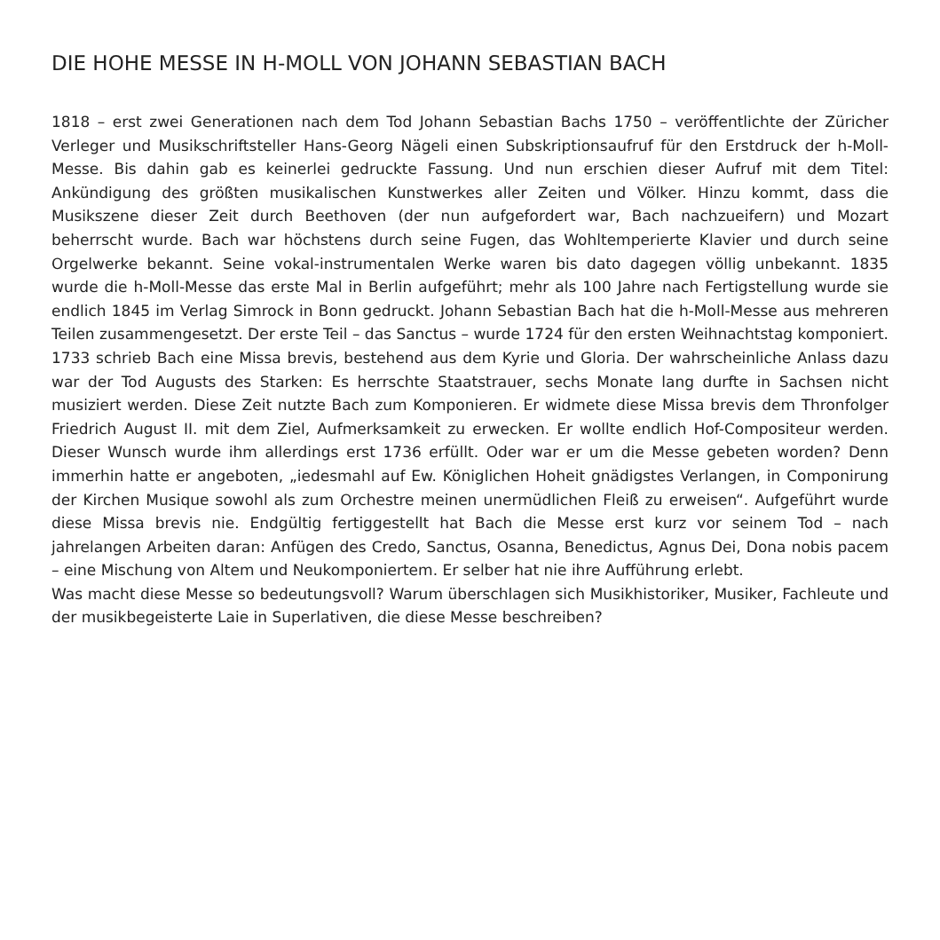DIE HOHE MESSE IN H-MOLL VON JOHANN SEBASTIAN BACH
1818 – erst zwei Generationen nach dem Tod Johann Sebastian Bachs 1750 – veröffentlichte der Züricher Verleger und Musikschriftsteller Hans-Georg Nägeli einen Subskriptionsaufruf für den Erstdruck der h-Moll-Messe. Bis dahin gab es keinerlei gedruckte Fassung. Und nun erschien dieser Aufruf mit dem Titel: Ankündigung des größten musikalischen Kunstwerkes aller Zeiten und Völker. Hinzu kommt, dass die Musikszene dieser Zeit durch Beethoven (der nun aufgefordert war, Bach nachzueifern) und Mozart beherrscht wurde. Bach war höchstens durch seine Fugen, das Wohltemperierte Klavier und durch seine Orgelwerke bekannt. Seine vokal-instrumentalen Werke waren bis dato dagegen völlig unbekannt. 1835 wurde die h-Moll-Messe das erste Mal in Berlin aufgeführt; mehr als 100 Jahre nach Fertigstellung wurde sie endlich 1845 im Verlag Simrock in Bonn gedruckt. Johann Sebastian Bach hat die h-Moll-Messe aus mehreren Teilen zusammengesetzt. Der erste Teil – das Sanctus – wurde 1724 für den ersten Weihnachtstag komponiert. 1733 schrieb Bach eine Missa brevis, bestehend aus dem Kyrie und Gloria. Der wahrscheinliche Anlass dazu war der Tod Augusts des Starken: Es herrschte Staatstrauer, sechs Monate lang durfte in Sachsen nicht musiziert werden. Diese Zeit nutzte Bach zum Komponieren. Er widmete diese Missa brevis dem Thronfolger Friedrich August II. mit dem Ziel, Aufmerksamkeit zu erwecken. Er wollte endlich Hof-Compositeur werden. Dieser Wunsch wurde ihm allerdings erst 1736 erfüllt. Oder war er um die Messe gebeten worden? Denn immerhin hatte er angeboten, „iedesmahl auf Ew. Königlichen Hoheit gnädigstes Verlangen, in Componirung der Kirchen Musique sowohl als zum Orchestre meinen unermüdlichen Fleiß zu erweisen“. Aufgeführt wurde diese Missa brevis nie. Endgültig fertiggestellt hat Bach die Messe erst kurz vor seinem Tod – nach jahrelangen Arbeiten daran: Anfügen des Credo, Sanctus, Osanna, Benedictus, Agnus Dei, Dona nobis pacem – eine Mischung von Altem und Neukomponiertem. Er selber hat nie ihre Aufführung erlebt.
Was macht diese Messe so bedeutungsvoll? Warum überschlagen sich Musikhistoriker, Musiker, Fachleute und der musikbegeisterte Laie in Superlativen, die diese Messe beschreiben?